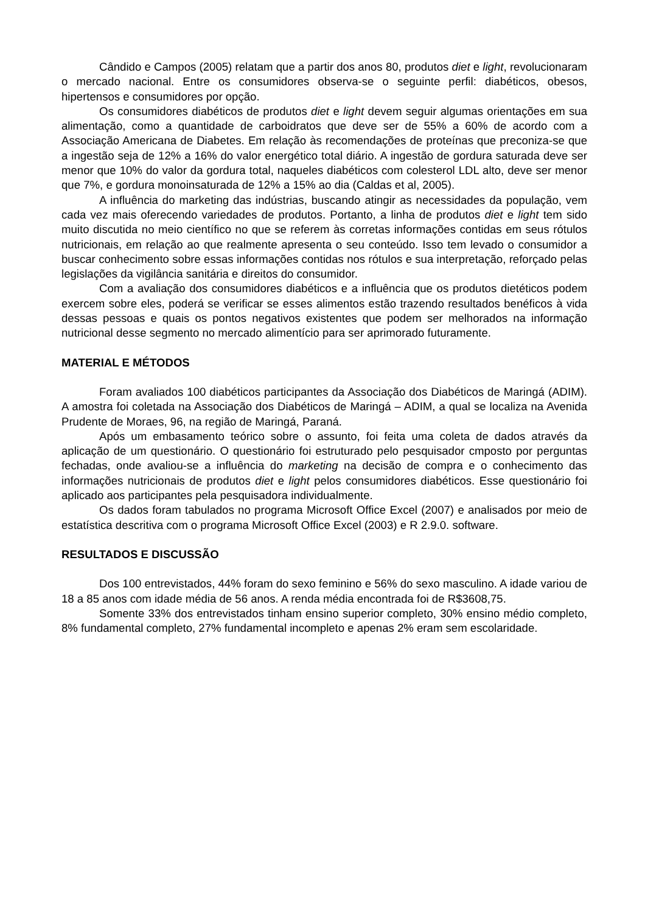Cândido e Campos (2005) relatam que a partir dos anos 80, produtos diet e light, revolucionaram o mercado nacional. Entre os consumidores observa-se o seguinte perfil: diabéticos, obesos, hipertensos e consumidores por opção.
Os consumidores diabéticos de produtos diet e light devem seguir algumas orientações em sua alimentação, como a quantidade de carboidratos que deve ser de 55% a 60% de acordo com a Associação Americana de Diabetes. Em relação às recomendações de proteínas que preconiza-se que a ingestão seja de 12% a 16% do valor energético total diário. A ingestão de gordura saturada deve ser menor que 10% do valor da gordura total, naqueles diabéticos com colesterol LDL alto, deve ser menor que 7%, e gordura monoinsaturada de 12% a 15% ao dia (Caldas et al, 2005).
A influência do marketing das indústrias, buscando atingir as necessidades da população, vem cada vez mais oferecendo variedades de produtos. Portanto, a linha de produtos diet e light tem sido muito discutida no meio científico no que se referem às corretas informações contidas em seus rótulos nutricionais, em relação ao que realmente apresenta o seu conteúdo. Isso tem levado o consumidor a buscar conhecimento sobre essas informações contidas nos rótulos e sua interpretação, reforçado pelas legislações da vigilância sanitária e direitos do consumidor.
Com a avaliação dos consumidores diabéticos e a influência que os produtos dietéticos podem exercem sobre eles, poderá se verificar se esses alimentos estão trazendo resultados benéficos à vida dessas pessoas e quais os pontos negativos existentes que podem ser melhorados na informação nutricional desse segmento no mercado alimentício para ser aprimorado futuramente.
MATERIAL E MÉTODOS
Foram avaliados 100 diabéticos participantes da Associação dos Diabéticos de Maringá (ADIM). A amostra foi coletada na Associação dos Diabéticos de Maringá – ADIM, a qual se localiza na Avenida Prudente de Moraes, 96, na região de Maringá, Paraná.
Após um embasamento teórico sobre o assunto, foi feita uma coleta de dados através da aplicação de um questionário. O questionário foi estruturado pelo pesquisador cmposto por perguntas fechadas, onde avaliou-se a influência do marketing na decisão de compra e o conhecimento das informações nutricionais de produtos diet e light pelos consumidores diabéticos. Esse questionário foi aplicado aos participantes pela pesquisadora individualmente.
Os dados foram tabulados no programa Microsoft Office Excel (2007) e analisados por meio de estatística descritiva com o programa Microsoft Office Excel (2003) e R 2.9.0. software.
RESULTADOS E DISCUSSÃO
Dos 100 entrevistados, 44% foram do sexo feminino e 56% do sexo masculino. A idade variou de 18 a 85 anos com idade média de 56 anos. A renda média encontrada foi de R$3608,75.
Somente 33% dos entrevistados tinham ensino superior completo, 30% ensino médio completo, 8% fundamental completo, 27% fundamental incompleto e apenas 2% eram sem escolaridade.